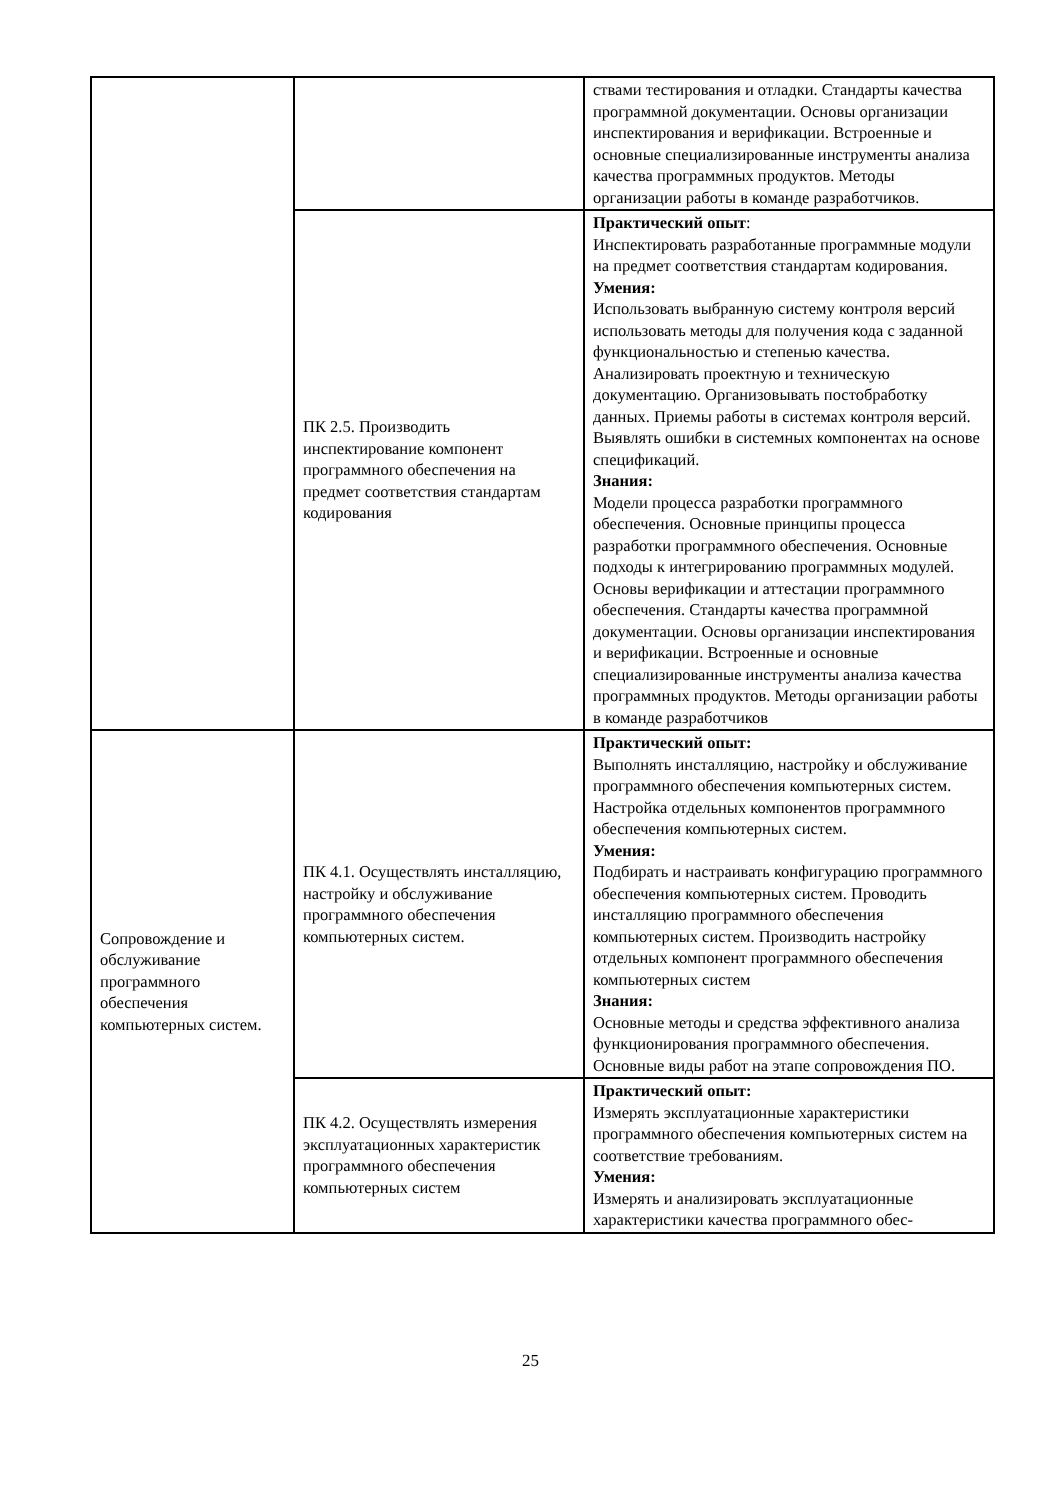| | | ствами тестирования и отладки. Стандарты качества программной документации. Основы организации инспектирования и верификации. Встроенные и основные специализированные инструменты анализа качества программных продуктов. Методы организации работы в команде разработчиков. |
| | ПК 2.5. Производить инспектирование компонент программного обеспечения на предмет соответствия стандартам кодирования | Практический опыт : Инспектировать разработанные программные модули на предмет соответствия стандартам кодирования. Умения: Использовать выбранную систему контроля версий использовать методы для получения кода с заданной функциональностью и степенью качества. Анализировать проектную и техническую документацию. Организовывать постобработку данных. Приемы работы в системах контроля версий. Выявлять ошибки в системных компонентах на основе спецификаций. Знания: Модели процесса разработки программного обеспечения. Основные принципы процесса разработки программного обеспечения. Основные подходы к интегрированию программных модулей. Основы верификации и аттестации программного обеспечения. Стандарты качества программной документации. Основы организации инспектирования и верификации. Встроенные и основные специализированные инструменты анализа качества программных продуктов. Методы организации работы в команде разработчиков |
| Сопровождение и обслуживание программного обеспечения компьютерных систем. | ПК 4.1. Осуществлять инсталляцию, настройку и обслуживание программного обеспечения компьютерных систем. | Практический опыт: Выполнять инсталляцию, настройку и обслуживание программного обеспечения компьютерных систем. Настройка отдельных компонентов программного обеспечения компьютерных систем. Умения: Подбирать и настраивать конфигурацию программного обеспечения компьютерных систем. Проводить инсталляцию программного обеспечения компьютерных систем. Производить настройку отдельных компонент программного обеспечения компьютерных систем Знания: Основные методы и средства эффективного анализа функционирования программного обеспечения. Основные виды работ на этапе сопровождения ПО. |
| | ПК 4.2. Осуществлять измерения эксплуатационных характеристик программного обеспечения компьютерных систем | Практический опыт: Измерять эксплуатационные характеристики программного обеспечения компьютерных систем на соответствие требованиям. Умения: Измерять и анализировать эксплуатационные характеристики качества программного обес- |
25